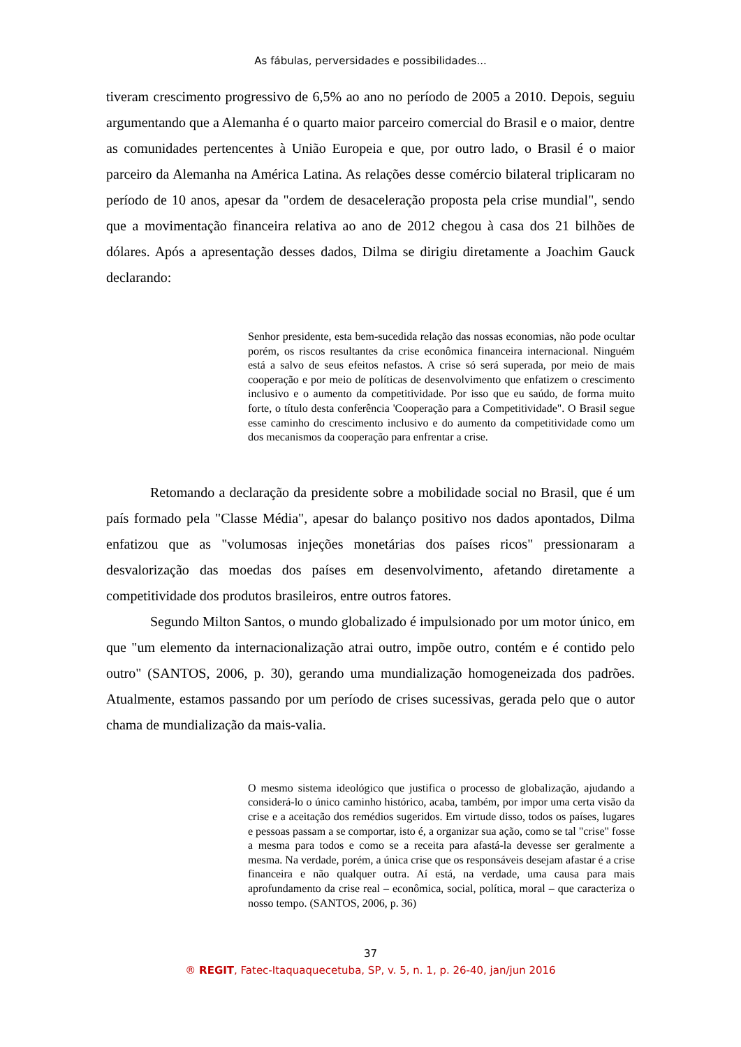As fábulas, perversidades e possibilidades...
tiveram crescimento progressivo de 6,5% ao ano no período de 2005 a 2010. Depois, seguiu argumentando que a Alemanha é o quarto maior parceiro comercial do Brasil e o maior, dentre as comunidades pertencentes à União Europeia e que, por outro lado, o Brasil é o maior parceiro da Alemanha na América Latina. As relações desse comércio bilateral triplicaram no período de 10 anos, apesar da "ordem de desaceleração proposta pela crise mundial", sendo que a movimentação financeira relativa ao ano de 2012 chegou à casa dos 21 bilhões de dólares. Após a apresentação desses dados, Dilma se dirigiu diretamente a Joachim Gauck declarando:
Senhor presidente, esta bem-sucedida relação das nossas economias, não pode ocultar porém, os riscos resultantes da crise econômica financeira internacional. Ninguém está a salvo de seus efeitos nefastos. A crise só será superada, por meio de mais cooperação e por meio de políticas de desenvolvimento que enfatizem o crescimento inclusivo e o aumento da competitividade. Por isso que eu saúdo, de forma muito forte, o título desta conferência 'Cooperação para a Competitividade". O Brasil segue esse caminho do crescimento inclusivo e do aumento da competitividade como um dos mecanismos da cooperação para enfrentar a crise.
Retomando a declaração da presidente sobre a mobilidade social no Brasil, que é um país formado pela "Classe Média", apesar do balanço positivo nos dados apontados, Dilma enfatizou que as "volumosas injeções monetárias dos países ricos" pressionaram a desvalorização das moedas dos países em desenvolvimento, afetando diretamente a competitividade dos produtos brasileiros, entre outros fatores.
Segundo Milton Santos, o mundo globalizado é impulsionado por um motor único, em que "um elemento da internacionalização atrai outro, impõe outro, contém e é contido pelo outro" (SANTOS, 2006, p. 30), gerando uma mundialização homogeneizada dos padrões. Atualmente, estamos passando por um período de crises sucessivas, gerada pelo que o autor chama de mundialização da mais-valia.
O mesmo sistema ideológico que justifica o processo de globalização, ajudando a considerá-lo o único caminho histórico, acaba, também, por impor uma certa visão da crise e a aceitação dos remédios sugeridos. Em virtude disso, todos os países, lugares e pessoas passam a se comportar, isto é, a organizar sua ação, como se tal "crise" fosse a mesma para todos e como se a receita para afastá-la devesse ser geralmente a mesma. Na verdade, porém, a única crise que os responsáveis desejam afastar é a crise financeira e não qualquer outra. Aí está, na verdade, uma causa para mais aprofundamento da crise real – econômica, social, política, moral – que caracteriza o nosso tempo. (SANTOS, 2006, p. 36)
37
® REGIT, Fatec-Itaquaquecetuba, SP, v. 5, n. 1, p. 26-40, jan/jun 2016